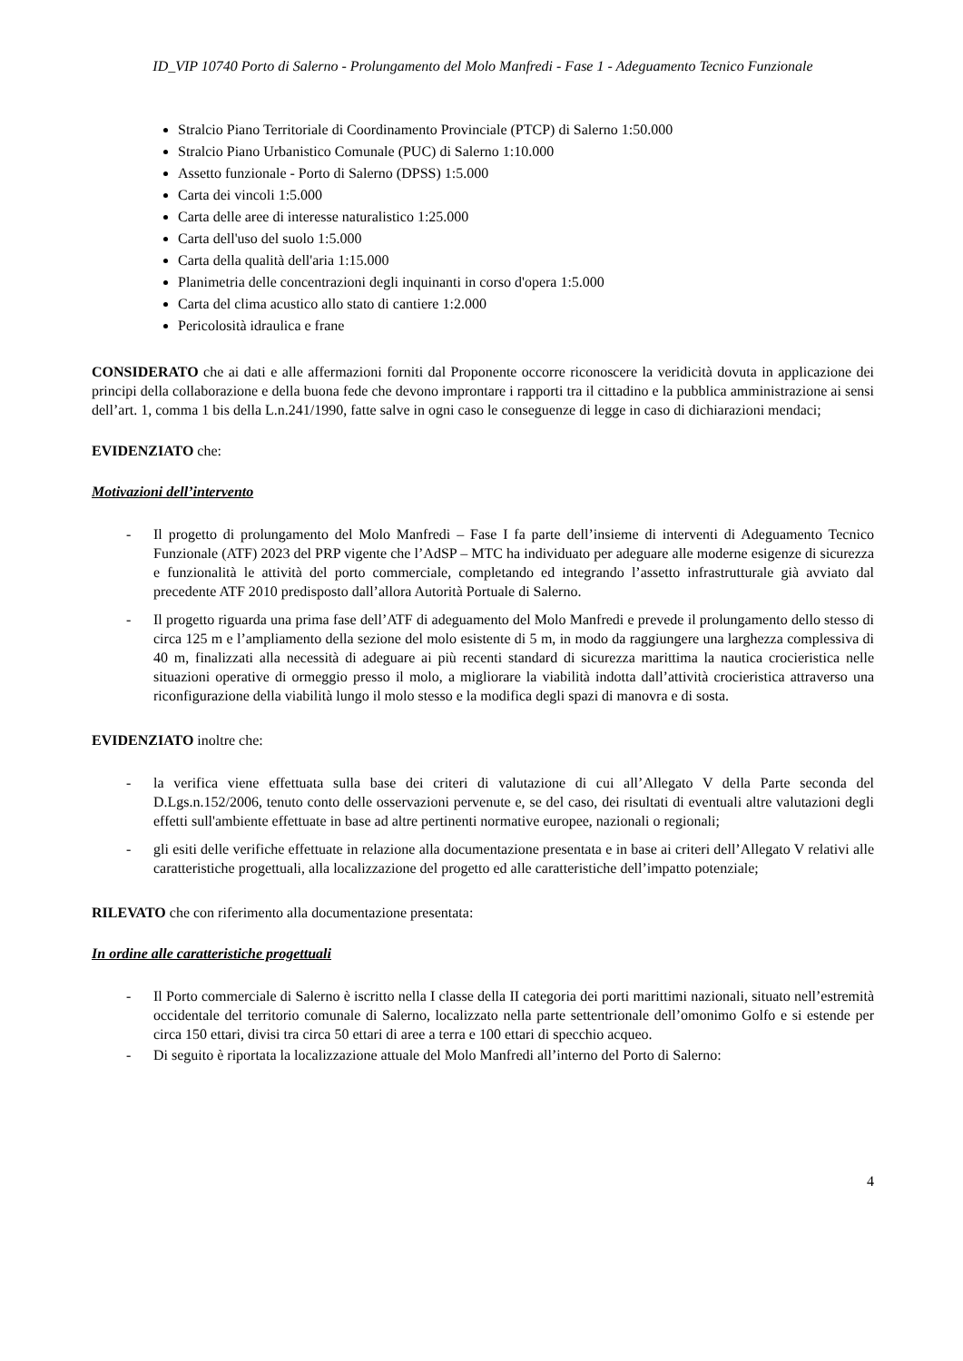ID_VIP 10740 Porto di Salerno - Prolungamento del Molo Manfredi - Fase 1 - Adeguamento Tecnico Funzionale
Stralcio Piano Territoriale di Coordinamento Provinciale (PTCP) di Salerno 1:50.000
Stralcio Piano Urbanistico Comunale (PUC) di Salerno 1:10.000
Assetto funzionale - Porto di Salerno (DPSS) 1:5.000
Carta dei vincoli 1:5.000
Carta delle aree di interesse naturalistico 1:25.000
Carta dell'uso del suolo 1:5.000
Carta della qualità dell'aria 1:15.000
Planimetria delle concentrazioni degli inquinanti in corso d'opera 1:5.000
Carta del clima acustico allo stato di cantiere 1:2.000
Pericolosità idraulica e frane
CONSIDERATO che ai dati e alle affermazioni forniti dal Proponente occorre riconoscere la veridicità dovuta in applicazione dei principi della collaborazione e della buona fede che devono improntare i rapporti tra il cittadino e la pubblica amministrazione ai sensi dell’art. 1, comma 1 bis della L.n.241/1990, fatte salve in ogni caso le conseguenze di legge in caso di dichiarazioni mendaci;
EVIDENZIATO che:
Motivazioni dell’intervento
- Il progetto di prolungamento del Molo Manfredi – Fase I fa parte dell’insieme di interventi di Adeguamento Tecnico Funzionale (ATF) 2023 del PRP vigente che l’AdSP – MTC ha individuato per adeguare alle moderne esigenze di sicurezza e funzionalità le attività del porto commerciale, completando ed integrando l’assetto infrastrutturale già avviato dal precedente ATF 2010 predisposto dall’allora Autorità Portuale di Salerno.
- Il progetto riguarda una prima fase dell’ATF di adeguamento del Molo Manfredi e prevede il prolungamento dello stesso di circa 125 m e l’ampliamento della sezione del molo esistente di 5 m, in modo da raggiungere una larghezza complessiva di 40 m, finalizzati alla necessità di adeguare ai più recenti standard di sicurezza marittima la nautica crocieristica nelle situazioni operative di ormeggio presso il molo, a migliorare la viabilità indotta dall’attività crocieristica attraverso una riconfigurazione della viabilità lungo il molo stesso e la modifica degli spazi di manovra e di sosta.
EVIDENZIATO inoltre che:
- la verifica viene effettuata sulla base dei criteri di valutazione di cui all’Allegato V della Parte seconda del D.Lgs.n.152/2006, tenuto conto delle osservazioni pervenute e, se del caso, dei risultati di eventuali altre valutazioni degli effetti sull'ambiente effettuate in base ad altre pertinenti normative europee, nazionali o regionali;
- gli esiti delle verifiche effettuate in relazione alla documentazione presentata e in base ai criteri dell’Allegato V relativi alle caratteristiche progettuali, alla localizzazione del progetto ed alle caratteristiche dell’impatto potenziale;
RILEVATO che con riferimento alla documentazione presentata:
In ordine alle caratteristiche progettuali
- Il Porto commerciale di Salerno è iscritto nella I classe della II categoria dei porti marittimi nazionali, situato nell’estremità occidentale del territorio comunale di Salerno, localizzato nella parte settentrionale dell’omonimo Golfo e si estende per circa 150 ettari, divisi tra circa 50 ettari di aree a terra e 100 ettari di specchio acqueo.
- Di seguito è riportata la localizzazione attuale del Molo Manfredi all’interno del Porto di Salerno:
4